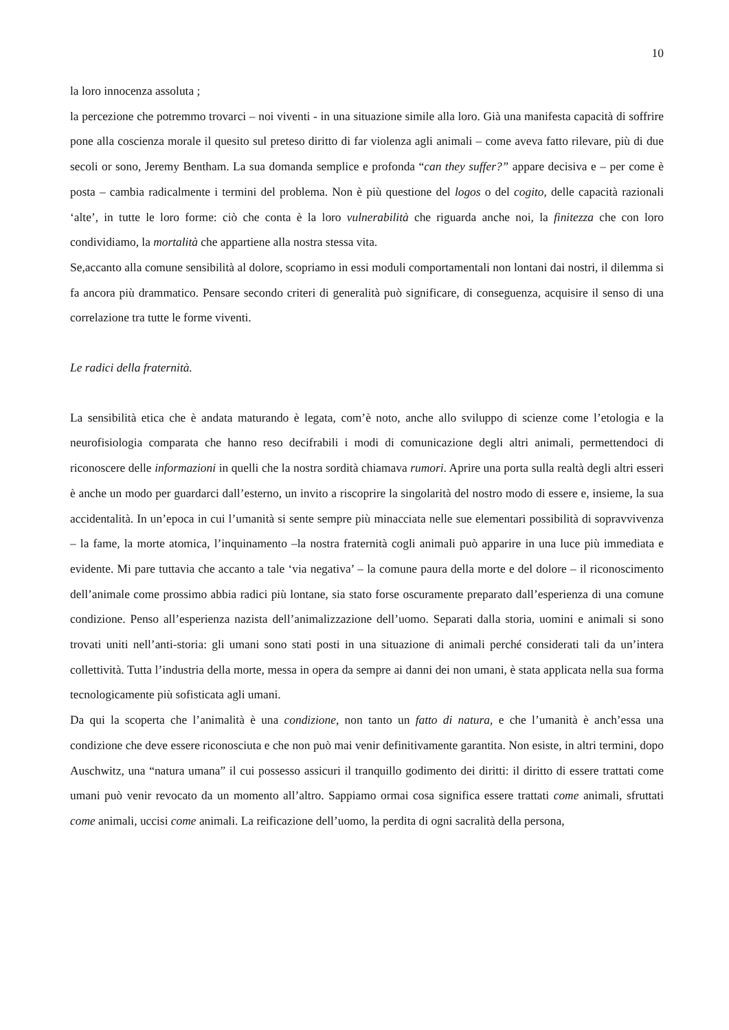10
la loro innocenza assoluta ;
la percezione che potremmo trovarci – noi viventi - in una situazione simile alla loro. Già una manifesta capacità di soffrire pone alla coscienza morale il quesito sul preteso diritto di far violenza agli animali – come aveva fatto rilevare, più di due secoli or sono, Jeremy Bentham. La sua domanda semplice e profonda “can they suffer?” appare decisiva e – per come è posta – cambia radicalmente i termini del problema. Non è più questione del logos o del cogito, delle capacità razionali ‘alte’, in tutte le loro forme: ciò che conta è la loro vulnerabilità che riguarda anche noi, la finitezza che con loro condividiamo, la mortalità che appartiene alla nostra stessa vita.
Se,accanto alla comune sensibilità al dolore, scopriamo in essi moduli comportamentali non lontani dai nostri, il dilemma si fa ancora più drammatico. Pensare secondo criteri di generalità può significare, di conseguenza, acquisire il senso di una correlazione tra tutte le forme viventi.
Le radici della fraternità.
La sensibilità etica che è andata maturando è legata, com’è noto, anche allo sviluppo di scienze come l’etologia e la neurofisiologia comparata che hanno reso decifrabili i modi di comunicazione degli altri animali, permettendoci di riconoscere delle informazioni in quelli che la nostra sordità chiamava rumori. Aprire una porta sulla realtà degli altri esseri è anche un modo per guardarci dall’esterno, un invito a riscoprire la singolarità del nostro modo di essere e, insieme, la sua accidentalità. In un’epoca in cui l’umanità si sente sempre più minacciata nelle sue elementari possibilità di sopravvivenza – la fame, la morte atomica, l’inquinamento –la nostra fraternità cogli animali può apparire in una luce più immediata e evidente. Mi pare tuttavia che accanto a tale ‘via negativa’ – la comune paura della morte e del dolore – il riconoscimento dell’animale come prossimo abbia radici più lontane, sia stato forse oscuramente preparato dall’esperienza di una comune condizione. Penso all’esperienza nazista dell’animalizzazione dell’uomo. Separati dalla storia, uomini e animali si sono trovati uniti nell’anti-storia: gli umani sono stati posti in una situazione di animali perché considerati tali da un’intera collettività. Tutta l’industria della morte, messa in opera da sempre ai danni dei non umani, è stata applicata nella sua forma tecnologicamente più sofisticata agli umani.
Da qui la scoperta che l’animalità è una condizione, non tanto un fatto di natura, e che l’umanità è anch’essa una condizione che deve essere riconosciuta e che non può mai venir definitivamente garantita. Non esiste, in altri termini, dopo Auschwitz, una “natura umana” il cui possesso assicuri il tranquillo godimento dei diritti: il diritto di essere trattati come umani può venir revocato da un momento all’altro. Sappiamo ormai cosa significa essere trattati come animali, sfruttati come animali, uccisi come animali. La reificazione dell’uomo, la perdita di ogni sacralità della persona,